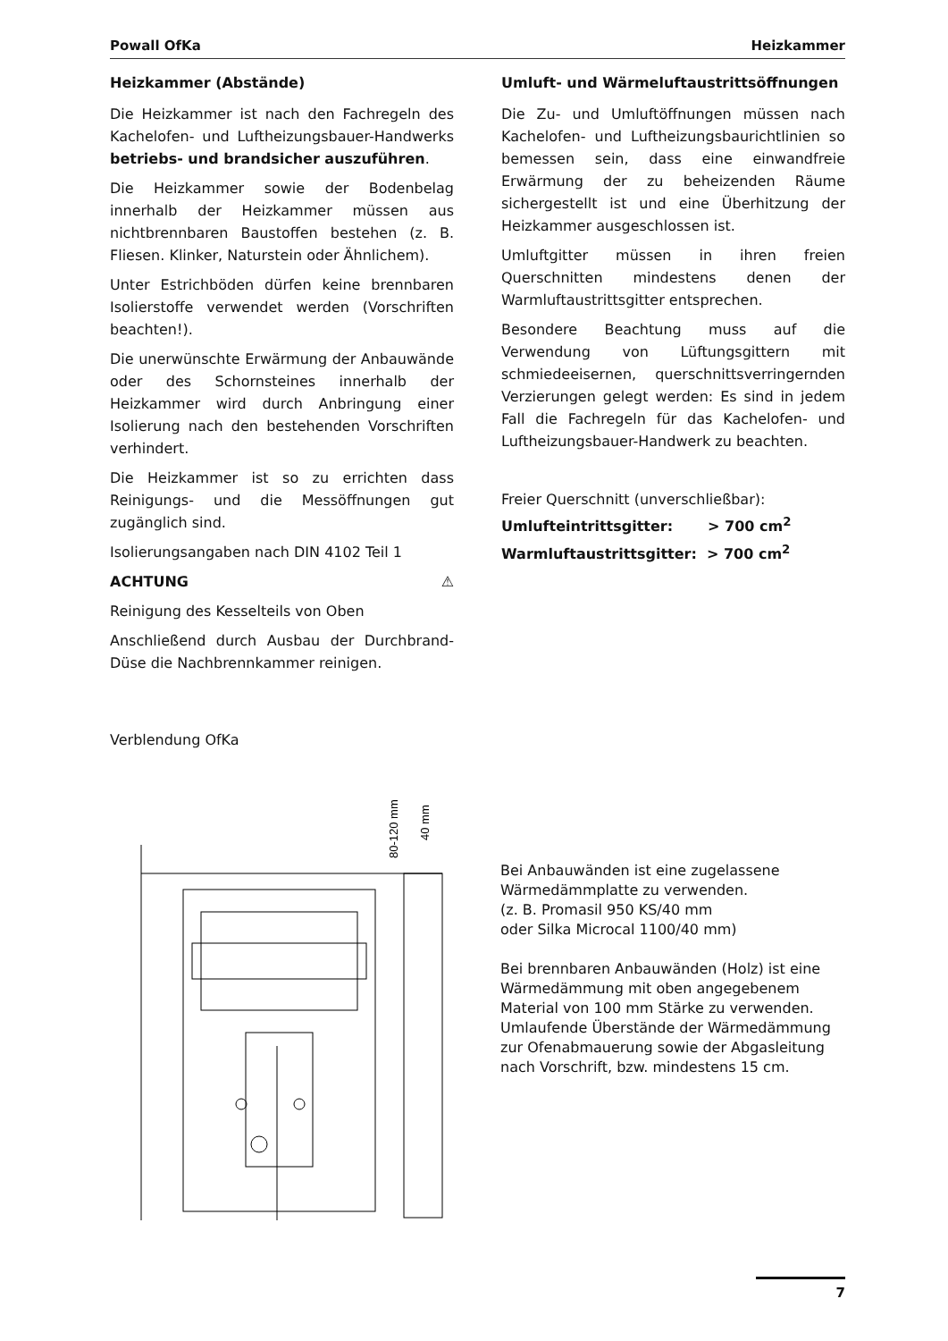Powall OfKa Heizkammer
Heizkammer (Abstände)
Die Heizkammer ist nach den Fachregeln des Kachelofen- und Luftheizungsbauer-Handwerks betriebs- und brandsicher auszuführen.
Die Heizkammer sowie der Bodenbelag innerhalb der Heizkammer müssen aus nichtbrennbaren Baustoffen bestehen (z. B. Fliesen. Klinker, Naturstein oder Ähnlichem).
Unter Estrichböden dürfen keine brennbaren Isolierstoffe verwendet werden (Vorschriften beachten!).
Die unerwünschte Erwärmung der Anbauwände oder des Schornsteines innerhalb der Heizkammer wird durch Anbringung einer Isolierung nach den bestehenden Vorschriften verhindert.
Die Heizkammer ist so zu errichten dass Reinigungs- und die Messöffnungen gut zugänglich sind.
Isolierungsangaben nach DIN 4102 Teil 1
ACHTUNG ⚠
Reinigung des Kesselteils von Oben
Anschließend durch Ausbau der Durchbrand-Düse die Nachbrennkammer reinigen.
Umluft- und Wärmeluftaustrittsöffnungen
Die Zu- und Umluftöffnungen müssen nach Kachelofen- und Luftheizungsbaurichtlinien so bemessen sein, dass eine einwandfreie Erwärmung der zu beheizenden Räume sichergestellt ist und eine Überhitzung der Heizkammer ausgeschlossen ist.
Umluftgitter müssen in ihren freien Querschnitten mindestens denen der Warmluftaustrittsgitter entsprechen.
Besondere Beachtung muss auf die Verwendung von Lüftungsgittern mit schmiedeeisernen, querschnittsverringernden Verzierungen gelegt werden: Es sind in jedem Fall die Fachregeln für das Kachelofen- und Luftheizungsbauer-Handwerk zu beachten.
Freier Querschnitt (unverschließbar):
Umlufteintrittsgitter: > 700 cm<sup>2</sup>
Warmluftaustrittsgitter: > 700 cm<sup>2</sup>
Verblendung OfKa
80-120 mm
40 mm
Bei Anbauwänden ist eine zugelassene Wärmedämmplatte zu verwenden.
(z. B. Promasil 950 KS/40 mm
oder Silka Microcal 1100/40 mm)
Bei brennbaren Anbauwänden (Holz) ist eine Wärmedämmung mit oben angegebenem Material von 100 mm Stärke zu verwenden. Umlaufende Überstände der Wärmedämmung zur Ofenabmauerung sowie der Abgasleitung nach Vorschrift, bzw. mindestens 15 cm.
7